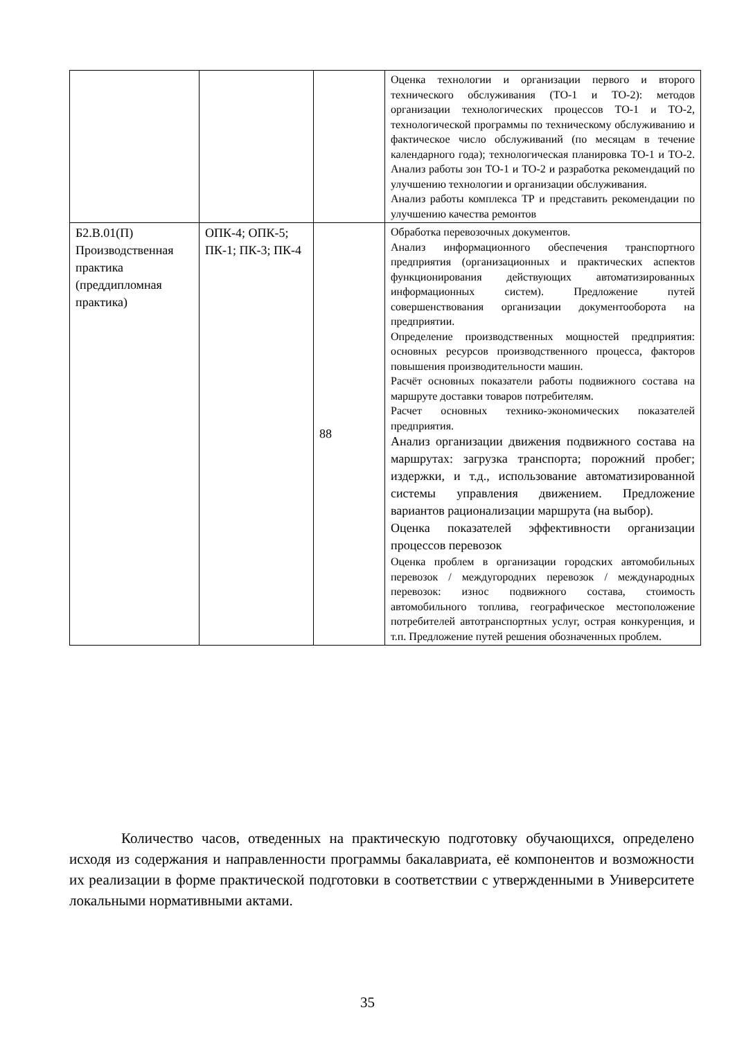| | | | Оценка технологии и организации первого и второго технического обслуживания (ТО-1 и ТО-2): методов организации технологических процессов ТО-1 и ТО-2, технологической программы по техническому обслуживанию и фактическое число обслуживаний (по месяцам в течение календарного года); технологическая планировка ТО-1 и ТО-2. Анализ работы зон ТО-1 и ТО-2 и разработка рекомендаций по улучшению технологии и организации обслуживания. Анализ работы комплекса ТР и представить рекомендации по улучшению качества ремонтов |
| Б2.В.01(П) Производственная практика (преддипломная практика) | ОПК-4; ОПК-5; ПК-1; ПК-3; ПК-4 | 88 | Обработка перевозочных документов. Анализ информационного обеспечения транспортного предприятия (организационных и практических аспектов функционирования действующих автоматизированных информационных систем). Предложение путей совершенствования организации документооборота на предприятии. Определение производственных мощностей предприятия: основных ресурсов производственного процесса, факторов повышения производительности машин. Расчёт основных показатели работы подвижного состава на маршруте доставки товаров потребителям. Расчет основных технико-экономических показателей предприятия. Анализ организации движения подвижного состава на маршрутах: загрузка транспорта; порожний пробег; издержки, и т.д., использование автоматизированной системы управления движением. Предложение вариантов рационализации маршрута (на выбор). Оценка показателей эффективности организации процессов перевозок Оценка проблем в организации городских автомобильных перевозок / междугородних перевозок / международных перевозок: износ подвижного состава, стоимость автомобильного топлива, географическое местоположение потребителей автотранспортных услуг, острая конкуренция, и т.п. Предложение путей решения обозначенных проблем. |
Количество часов, отведенных на практическую подготовку обучающихся, определено исходя из содержания и направленности программы бакалавриата, её компонентов и возможности их реализации в форме практической подготовки в соответствии с утвержденными в Университете локальными нормативными актами.
35